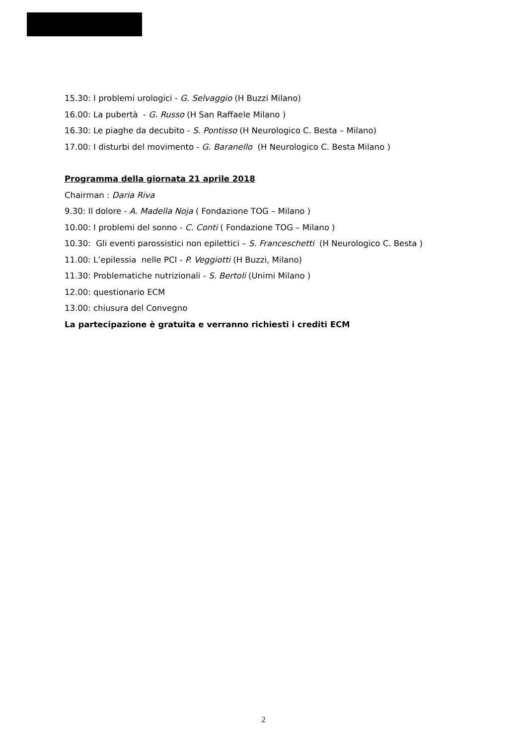15.30: I problemi urologici - G. Selvaggio (H Buzzi Milano)
16.00: La pubertà - G. Russo (H San Raffaele Milano )
16.30: Le piaghe da decubito - S. Pontisso (H Neurologico C. Besta – Milano)
17.00: I disturbi del movimento - G. Baranello (H Neurologico C. Besta Milano )
Programma della giornata 21 aprile 2018
Chairman : Daria Riva
9.30: Il dolore - A. Madella Noja ( Fondazione TOG – Milano )
10.00: I problemi del sonno - C. Conti ( Fondazione TOG – Milano )
10.30: Gli eventi parossistici non epilettici – S. Franceschetti (H Neurologico C. Besta )
11.00: L’epilessia nelle PCI - P. Veggiotti (H Buzzi, Milano)
11.30: Problematiche nutrizionali - S. Bertoli (Unimi Milano )
12.00: questionario ECM
13.00: chiusura del Convegno
La partecipazione è gratuita e verranno richiesti i crediti ECM
2